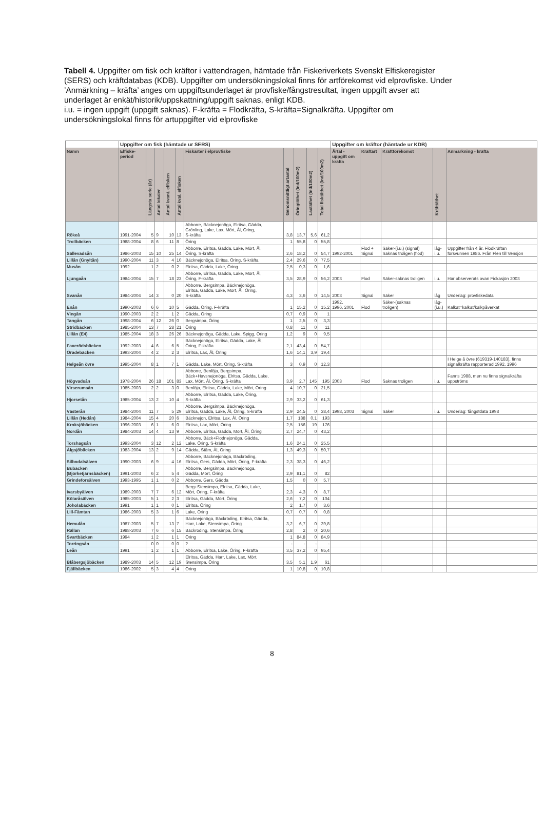Tabell 4. Uppgifter om fisk och kräftor i vattendragen, hämtade från Fiskeriverkets Svenskt Elfiskeregister (SERS) och kräftdatabas (KDB). Uppgifter om undersökningslokal finns för artförekomst vid elprovfiske. Under ’Anmärkning – kräfta’ anges om uppgiftsunderlaget är provfiske/fångstresultat, ingen uppgift avser att underlaget är enkät/historik/uppskattning/uppgift saknas, enligt KDB.
i.u. = ingen uppgift (uppgift saknas). F-kräfta = Flodkräfta, S-kräfta=Signalkräfta. Uppgifter om undersökningslokal finns för artuppgifter vid elprovfiske
| | Uppgifter om fisk (hämtade ur SERS) | | | | | | | | | | Uppgifter om kräftor (hämtade ur KDB) | | | | |
| Namn | Elfiske- period | Längsta serie (år) | Antal lokaler | Antal kvant. elfisken | Antal kval. elfisken | Fiskarter i elprovfiske | Genomsnittligt artantal | Öringtäthet (Ind/100m2) | Laxtäthet (Ind/100m2) | Total fisktäthet (Ind/100m2) | Årtal - uppgift om kräfta | Kräftart | Kräftförekomst | Kräfttäthet | Anmärkning - kräfta |
| Rökeå | 1991-2004 | 5 | 9 | 10 | 13 | Abborre, Bäcknejonöga, Elritsa, Gädda, Grönling, Lake, Lax, Mört, Ål, Öring, S-kräfta | 3,8 | 13,7 | 5,6 | 61,2 | | | | | |
| Trollbäcken | 1988-2004 | 8 | 6 | 11 | 8 | Öring | 1 | 55,8 | 0 | 55,8 | | | | | |
| Sällevadsån | 1986-2003 | 15 | 10 | 25 | 14 | Abborre, Elritsa, Gädda, Lake, Mört, Ål, Öring, S-kräfta | 2,6 | 18,2 | 0 | 54,7 | 1992-2001 | Flod + Signal | Säker-(i.u.) (signal) Saknas troligen (flod) | låg- i.u. | Uppgifter från 4 år. Flodkräftan försvunnen 1986. Från Flen till Vensjön |
| Lillån (Gnyltån) | 1990-2004 | 11 | 3 | 4 | 10 | Bäcknejonöga, Elritsa, Öring, S-kräfta | 2,4 | 29,6 | 0 | 77,5 | | | | | |
| Musån | 1992 | 1 | 2 | 0 | 2 | Elritsa, Gädda, Lake, Öring | 2,5 | 0,3 | 0 | 1,6 | | | | | |
| Ljungaån | 1984-2004 | 15 | 7 | 18 | 23 | Abborre, Elritsa, Gädda, Lake, Mört, Ål, Öring, F-kräfta | 3,5 | 28,9 | 0 | 56,2 | 2003 | Flod | Säker-saknas troligen | i.u. | Har observerats ovan Fickasjön 2003 |
| Svanån | 1984-2004 | 14 | 3 | 0 | 20 | Abborre, Bergsimpa, Bäcknejonöga, Elritsa, Gädda, Lake, Mört, Ål, Öring, S-kräfta | 4,3 | 3,6 | 0 | 14,5 | 2003 | Signal | Säker | låg | Underlag: provfiskedata |
| Enån | 1990-2003 | 6 | 6 | 10 | 5 | Gädda, Öring, F-kräfta | 1 | 15,2 | 0 | 15,2 | 1992, 1996, 2001 | Flod | Säker-(saknas troligen) | låg- (i.u.) | Kalkat=kalkat/kalkpåverkat |
| Vingån | 1990-2003 | 2 | 2 | 1 | 2 | Gädda, Öring | 0,7 | 0,9 | 0 | 1 | | | | | |
| Tangån | 1998-2004 | 6 | 12 | 26 | 0 | Bergsimpa, Öring | 1 | 2,5 | 0 | 3,3 | | | | | |
| Stridbäcken | 1985-2004 | 13 | 7 | 28 | 21 | Öring | 0,8 | 11 | 0 | 11 | | | | | |
| Lillån (E4) | 1985-2004 | 18 | 3 | 26 | 26 | Bäcknejonöga, Gädda, Lake, Spigg, Öring | 1,2 | 9 | 0 | 9,5 | | | | | |
| Faxerödsbäcken | 1992-2003 | 4 | 6 | 6 | 5 | Bäcknejonöga, Elritsa, Gädda, Lake, Ål, Öring, F-kräfta | 2,1 | 43,4 | 0 | 54,7 | | | | | |
| Öradebäcken | 1993-2004 | 4 | 2 | 2 | 3 | Elritsa, Lax, Ål, Öring | 1,6 | 14,1 | 3,9 | 19,4 | | | | | |
| Helgeån övre | 1995-2004 | 8 | 1 | 7 | 1 | Gädda, Lake, Mört, Öring, S-kräfta | 3 | 0,9 | 0 | 12,3 | | | | | I Helge å övre (619319-140183), finns signalkräfta rapporterad 1992, 1996 |
| Högvadsån | 1978-2004 | 26 | 18 | 101 | 83 | Abborre, Benlöja, Bergsimpa, Bäck+Havsnejonöga, Elritsa, Gädda, Lake, Lax, Mört, Ål, Öring, S-kräfta | 3,9 | 2,7 | 145 | 195 | 2003 | Flod | Saknas troligen | i.u. | Fanns 1988, men nu finns signalkräfta uppströms |
| Virserumsån | 1985-2003 | 2 | 2 | 3 | 0 | Benlöja, Elritsa, Gädda, Lake, Mört, Öring | 4 | 10,7 | 0 | 21,5 | | | | | |
| Hjorsetån | 1985-2004 | 13 | 2 | 10 | 4 | Abborre, Elritsa, Gädda, Lake, Öring, S-kräfta | 2,9 | 33,2 | 0 | 61,3 | | | | | |
| Västerån | 1984-2004 | 11 | 7 | 5 | 29 | Abborre, Bergsimpa, Bäcknejonöga, Elritsa, Gädda, Lake, Ål, Öring, S-kräfta | 2,9 | 24,5 | 0 | 38,4 | 1998, 2003 | Signal | Säker | i.u. | Underlag: fångstdata 1998 |
| Lillån (Hedån) | 1984-2004 | 15 | 4 | 20 | 6 | Bäcknejon, Elritsa, Lax, Ål, Öring | 1,7 | 188 | 0,1 | 193 | | | | | |
| Kroksjöbäcken | 1996-2003 | 6 | 1 | 6 | 0 | Elritsa, Lax, Mört, Öring | 2,5 | 156 | 19 | 176 | | | | | |
| Nordån | 1984-2003 | 14 | 4 | 13 | 9 | Abborre, Elritsa, Gädda, Mört, Ål, Öring | 2,7 | 24,7 | 0 | 43,2 | | | | | |
| Torshagsån | 1993-2004 | 3 | 12 | 2 | 12 | Abborre, Bäck+Flodnejonöga, Gädda, Lake, Öring, S-kräfta | 1,6 | 24,1 | 0 | 25,5 | | | | | |
| Älgsjöbäcken | 1983-2004 | 13 | 2 | 9 | 14 | Gädda, Stäm, Ål, Öring | 1,3 | 49,3 | 0 | 50,7 | | | | | |
| Silbodalsälven | 1990-2003 | 6 | 9 | 4 | 16 | Abborre, Bäcknejonöga, Bäckröding, Elritsa, Gers, Gädda, Mört, Öring, F-kräfta | 2,3 | 38,3 | 0 | 46,2 | | | | | |
| Bubäcken (Björketjärnsbäcken) | 1991-2003 | 6 | 2 | 5 | 4 | Abborre, Bergsimpa, Bäcknejonöga, Gädda, Mört, Öring | 2,9 | 81,1 | 0 | 82 | | | | | |
| Grindeforsälven | 1993-1995 | 1 | 1 | 0 | 2 | Abborre, Gers, Gädda | 1,5 | 0 | 0 | 5,7 | | | | | |
| Ivarsbyälven | 1989-2003 | 7 | 7 | 6 | 12 | Berg+Stensimpa, Elritsa, Gädda, Lake, Mört, Öring, F-kräfta | 2,3 | 4,3 | 0 | 8,7 | | | | | |
| Kölaråsälven | 1985-2003 | 5 | 1 | 2 | 3 | Elritsa, Gädda, Mört, Öring | 2,6 | 7,2 | 0 | 104 | | | | | |
| Joholabäcken | 1991 | 1 | 1 | 0 | 1 | Elritsa, Öring | 2 | 1,7 | 0 | 3,6 | | | | | |
| Lill-Fämtan | 1986-2003 | 5 | 3 | 1 | 6 | Lake, Öring | 0,7 | 0,7 | 0 | 0,8 | | | | | |
| Hemulån | 1987-2003 | 5 | 7 | 13 | 7 | Bäcknejonöga, Bäckröding, Elritsa, Gädda, Harr, Lake, Stensimpa, Öring | 3,2 | 6,7 | 0 | 39,8 | | | | | |
| Rällan | 1988-2003 | 7 | 6 | 6 | 15 | Bäckröding, Stensimpa, Öring | 2,8 | 2 | 0 | 20,6 | | | | | |
| Svartbäcken | 1994 | 1 | 2 | 1 | 1 | Öring | 1 | 84,8 | 0 | 84,9 | | | | | |
| Torringsån | - | 0 | 0 | 0 | 0 | ? | - | - | - | - | | | | | |
| Leån | 1991 | 1 | 2 | 1 | 1 | Abborre, Elritsa, Lake, Öring, F-kräfta | 3,5 | 37,2 | 0 | 95,4 | | | | | |
| Blåbergsjöbäcken | 1989-2003 | 14 | 5 | 12 | 19 | Elritsa, Gädda, Harr, Lake, Lax, Mört, Stensimpa, Öring | 3,5 | 5,1 | 1,9 | 61 | | | | | |
| Fjällbäcken | 1986-2002 | 5 | 3 | 4 | 4 | Öring | 1 | 10,8 | 0 | 10,8 | | | | | |
8